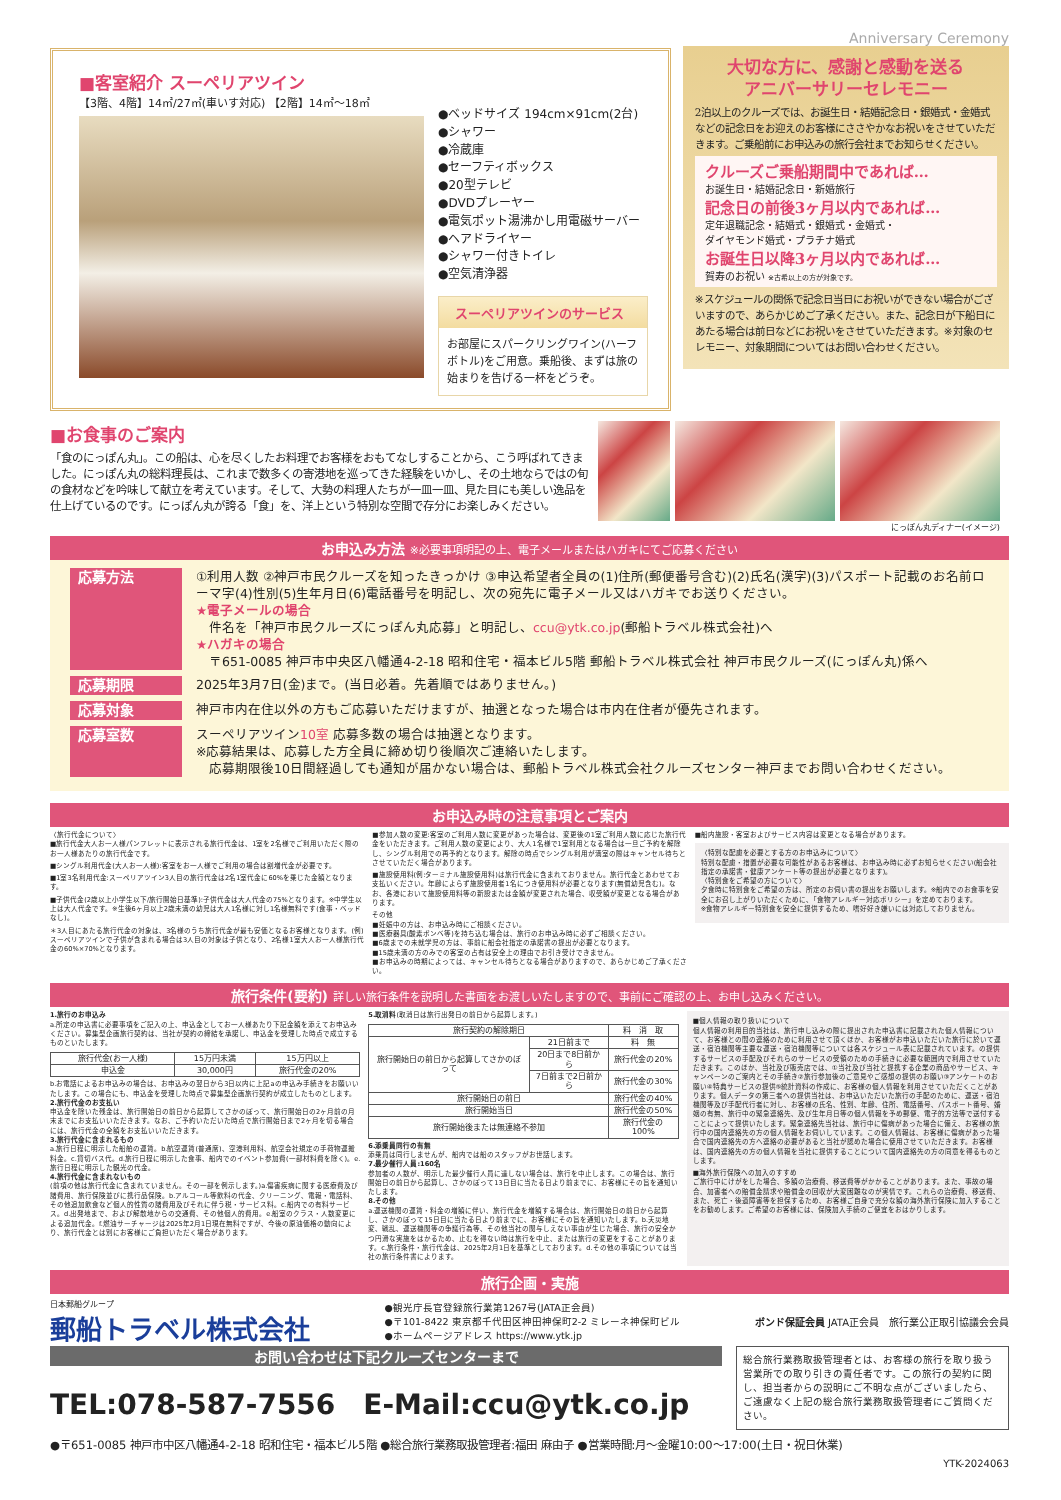■客室紹介 スーペリアツイン
【3階、4階】14㎡/27㎡(車いす対応) 【2階】14㎡〜18㎡
●ベッドサイズ 194cm×91cm(2台)
●シャワー
●冷蔵庫
●セーフティボックス
●20型テレビ
●DVDプレーヤー
●電気ポット湯沸かし用電磁サーバー
●ヘアドライヤー
●シャワー付きトイレ
●空気清浄器
スーペリアツインのサービス
お部屋にスパークリングワイン(ハーフボトル)をご用意。乗船後、まずは旅の始まりを告げる一杯をどうぞ。
Anniversary Ceremony
大切な方に、感謝と感動を送る
アニバーサリーセレモニー
2泊以上のクルーズでは、お誕生日・結婚記念日・銀婚式・金婚式などの記念日をお迎えのお客様にささやかなお祝いをさせていただきます。ご乗船前にお申込みの旅行会社までお知らせください。
クルーズご乗船期間中であれば…
お誕生日・結婚記念日・新婚旅行
記念日の前後3ヶ月以内であれば…
定年退職記念・結婚式・銀婚式・金婚式・
ダイヤモンド婚式・プラチナ婚式
お誕生日以降3ヶ月以内であれば…
賀寿のお祝い ※古希以上の方が対象です。
※スケジュールの関係で記念日当日にお祝いができない場合がございますので、あらかじめご了承ください。また、記念日が下船日にあたる場合は前日などにお祝いをさせていただきます。※対象のセレモニー、対象期間についてはお問い合わせください。
■お食事のご案内
「食のにっぽん丸」。この船は、心を尽くしたお料理でお客様をおもてなしすることから、こう呼ばれてきました。にっぽん丸の総料理長は、これまで数多くの寄港地を巡ってきた経験をいかし、その土地ならではの旬の食材などを吟味して献立を考えています。そして、大勢の料理人たちが一皿一皿、見た目にも美しい逸品を仕上げているのです。にっぽん丸が誇る「食」を、洋上という特別な空間で存分にお楽しみください。
にっぽん丸ディナー(イメージ)
お申込み方法 ※必要事項明記の上、電子メールまたはハガキにてご応募ください
応募方法 ①利用人数 ②神戸市民クルーズを知ったきっかけ ③申込希望者全員の(1)住所(郵便番号含む)(2)氏名(漢字)(3)パスポート記載のお名前ローマ字(4)性別(5)生年月日(6)電話番号を明記し、次の宛先に電子メール又はハガキでお送りください。
★電子メールの場合
　件名を「神戸市民クルーズにっぽん丸応募」と明記し、ccu@ytk.co.jp(郵船トラベル株式会社)へ
★ハガキの場合
　〒651-0085 神戸市中央区八幡通4-2-18 昭和住宅・福本ビル5階 郵船トラベル株式会社 神戸市民クルーズ(にっぽん丸)係へ
応募期限 2025年3月7日(金)まで。(当日必着。先着順ではありません。)
応募対象 神戸市内在住以外の方もご応募いただけますが、抽選となった場合は市内在住者が優先されます。
応募室数 スーペリアツイン10室 応募多数の場合は抽選となります。
※応募結果は、応募した方全員に締め切り後順次ご連絡いたします。
　応募期限後10日間経過しても通知が届かない場合は、郵船トラベル株式会社クルーズセンター神戸までお問い合わせください。
お申込み時の注意事項とご案内
〈旅行代金について〉
■旅行代金大人お一人様パンフレットに表示される旅行代金は、1室を2名様でご利用いただく際のお一人様あたりの旅行代金です。
■シングル利用代金(大人お一人様):客室をお一人様でご利用の場合は割増代金が必要です。
■1室3名利用代金:スーペリアツイン3人目の旅行代金は2名1室代金に60%を乗じた金額となります。
■子供代金(2歳以上小学生以下/旅行開始日基準):子供代金は大人代金の75%となります。※中学生以上は大人代金です。※生後6ヶ月以上2歳未満の幼児は大人1名様に対し1名様無料です(食事・ベッドなし)。
＊3人目にあたる旅行代金の対象は、3名様のうち旅行代金が最も安価となるお客様となります。(例)スーペリアツインで子供が含まれる場合は3人目の対象は子供となり、2名様1室大人お一人様旅行代金の60%×70%となります。
■参加人数の変更:客室のご利用人数に変更があった場合は、変更後の1室ご利用人数に応じた旅行代金をいただきます。ご利用人数の変更により、大人1名様で1室利用となる場合は一旦ご予約を解除し、シングル利用での再予約となります。解除の時点でシングル利用が満室の際はキャンセル待ちとさせていただく場合があります。
■施設使用料(例:ターミナル施設使用料)は旅行代金に含まれておりません。旅行代金とあわせてお支払いください。年齢によらず施設使用者1名につき使用料が必要となります(無償幼児含む)。なお、各港において施設使用料等の新設または金額が変更された場合、収受額が変更となる場合があります。
その他
■妊娠中の方は、お申込み時にご相談ください。
■医療器具(酸素ボンベ等)を持ち込む場合は、旅行のお申込み時に必ずご相談ください。
■6歳までの未就学児の方は、事前に船会社指定の承諾書の提出が必要となります。
■15歳未満の方のみでの客室の占有は安全上の理由でお引き受けできません。
■お申込みの時期によっては、キャンセル待ちとなる場合がありますので、あらかじめご了承ください。
■船内施設・客室およびサービス内容は変更となる場合があります。
〈特別な配慮を必要とする方のお申込みについて〉
特別な配慮・措置が必要な可能性があるお客様は、お申込み時に必ずお知らせください(船会社指定の承諾書・健康アンケート等の提出が必要となります)。
〈特別食をご希望の方について〉
夕食時に特別食をご希望の方は、所定のお伺い書の提出をお願いします。※船内でのお食事を安全にお召し上がりいただくために、「食物アレルギー対応ポリシー」を定めております。
※食物アレルギー特別食を安全に提供するため、嗜好好き嫌いには対応しておりません。
旅行条件(要約) 詳しい旅行条件を説明した書面をお渡しいたしますので、事前にご確認の上、お申し込みください。
1.旅行のお申込み
a.所定の申込書に必要事項をご記入の上、申込金としてお一人様あたり下記金額を添えてお申込みください。募集型企画旅行契約は、当社が契約の締結を承諾し、申込金を受理した時点で成立するものといたします。
| 旅行代金(お一人様) | 15万円未満 | 15万円以上 |
| --- | --- | --- |
| 申込金 | 30,000円 | 旅行代金の20% |
b.お電話によるお申込みの場合は、お申込みの翌日から3日以内に上記aの申込み手続きをお願いいたします。この場合にも、申込金を受理した時点で募集型企画旅行契約が成立したものとします。
2.旅行代金のお支払い
申込金を除いた残金は、旅行開始日の前日から起算してさかのぼって、旅行開始日の2ヶ月前の月末までにお支払いいただきます。なお、ご予約いただいた時点で旅行開始日まで2ヶ月を切る場合には、旅行代金の全額をお支払いいただきます。
3.旅行代金に含まれるもの
a.旅行日程に明示した船舶の運賃。b.航空運賃(普通席)、空港利用料、航空会社規定の手荷物運搬料金。c.貸切バス代。d.旅行日程に明示した食事、船内でのイベント参加費(一部材料費を除く)。e.旅行日程に明示した観光の代金。
4.旅行代金に含まれないもの
(前項の他は旅行代金に含まれていません。その一部を例示します。)a.傷害疾病に関する医療費及び諸費用、旅行保険並びに携行品保険。b.アルコール等飲料の代金、クリーニング、電報・電話料、その他追加飲食など個人的性質の諸費用及びそれに伴う税・サービス料。c.船内での有料サービス。d.出発地まで、および解散地からの交通費、その他個人的費用。e.船室のクラス・人数変更による追加代金。f.燃油サーチャージは2025年2月1日現在無料ですが、今後の原油価格の動向により、旅行代金とは別にお客様にご負担いただく場合があります。
5.取消料(取消日は旅行出発日の前日から起算します。)
| 旅行契約の解除期日 | | 料 消 取 |
| --- | --- | --- |
| 旅行開始日の前日から起算してさかのぼって | 21日前まで | 料 無 |
| | 20日まで8日前から | 旅行代金の20% |
| | 7日前まで2日前から | 旅行代金の30% |
| 旅行開始日の前日 | | 旅行代金の40% |
| 旅行開始当日 | | 旅行代金の50% |
| 旅行開始後または無連絡不参加 | | 旅行代金の100% |
6.添乗員同行の有無
添乗員は同行しませんが、船内では船のスタッフがお世話します。
7.最少催行人員:160名
参加者の人数が、明示した最少催行人員に達しない場合は、旅行を中止します。この場合は、旅行開始日の前日から起算し、さかのぼって13日目に当たる日より前までに、お客様にその旨を通知いたします。
8.その他
a.運送機関の運賃・料金の増額に伴い、旅行代金を増額する場合は、旅行開始日の前日から起算し、さかのぼって15日目に当たる日より前までに、お客様にその旨を通知いたします。b.天災地変、戦乱、運送機関等の争議行為等、その他当社の関与しえない事由が生じた場合、旅行の安全かつ円滑な実施をはかるため、止むを得ない時は旅行を中止、または旅行の変更をすることがあります。c.旅行条件・旅行代金は、2025年2月1日を基準としております。d.その他の事項については当社の旅行条件書によります。
■個人情報の取り扱いについて
個人情報の利用目的当社は、旅行申し込みの際に提出された申込書に記載された個人情報について、お客様との間の連絡のために利用させて頂くほか、お客様がお申込いただいた旅行に於いて運送・宿泊機関等主要な運送・宿泊機関等については各スケジュール表に記載されています。の提供するサービスの手配及びそれらのサービスの受領のための手続きに必要な範囲内で利用させていただきます。このほか、当社及び販売店では、①当社及び当社と提携する企業の商品やサービス、キャンペーンのご案内とその手続き②旅行参加後のご意見やご感想の提供のお願い③アンケートのお願い④特典サービスの提供⑤統計資料の作成に、お客様の個人情報を利用させていただくことがあります。個人データの第三者への提供当社は、お申込いただいた旅行の手配のために、運送・宿泊機関等及び手配代行者に対し、お客様の氏名、性別、年齢、住所、電話番号、パスポート番号、婚姻の有無、旅行中の緊急連絡先、及び生年月日等の個人情報を予め郵便、電子的方法等で送付することによって提供いたします。緊急連絡先当社は、旅行中に傷病があった場合に備え、お客様の旅行中の国内連絡先の方の個人情報をお伺いしています。この個人情報は、お客様に傷病があった場合で国内連絡先の方へ連絡の必要があると当社が認めた場合に使用させていただきます。お客様は、国内連絡先の方の個人情報を当社に提供することについて国内連絡先の方の同意を得るものとします。
■海外旅行保険への加入のすすめ
ご旅行中にけがをした場合、多額の治療費、移送費等がかかることがあります。また、事故の場合、加害者への賠償金請求や賠償金の回収が大変困難なのが実情です。これらの治療費、移送費、また、死亡・後遺障害等を担保するため、お客様ご自身で充分な額の海外旅行保険に加入することをお勧めします。ご希望のお客様には、保険加入手続のご便宜をおはかりします。
旅行企画・実施
日本郵船グループ
郵船トラベル株式会社
●観光庁長官登録旅行業第1267号(JATA正会員)
●〒101-8422 東京都千代田区神田神保町2-2 ミレーネ神保町ビル
●ホームページアドレス https://www.ytk.jp
ボンド保証会員 JATA正会員　旅行業公正取引協議会会員
お問い合わせは下記クルーズセンターまで
TEL:078-587-7556　E-Mail:ccu@ytk.co.jp
総合旅行業務取扱管理者とは、お客様の旅行を取り扱う営業所での取り引きの責任者です。この旅行の契約に関し、担当者からの説明にご不明な点がございましたら、ご遠慮なく上記の総合旅行業務取扱管理者にご質問ください。
●〒651-0085 神戸市中区八幡通4-2-18 昭和住宅・福本ビル5階 ●総合旅行業務取扱管理者:福田 麻由子 ●営業時間:月〜金曜10:00〜17:00(土日・祝日休業)
YTK-2024063